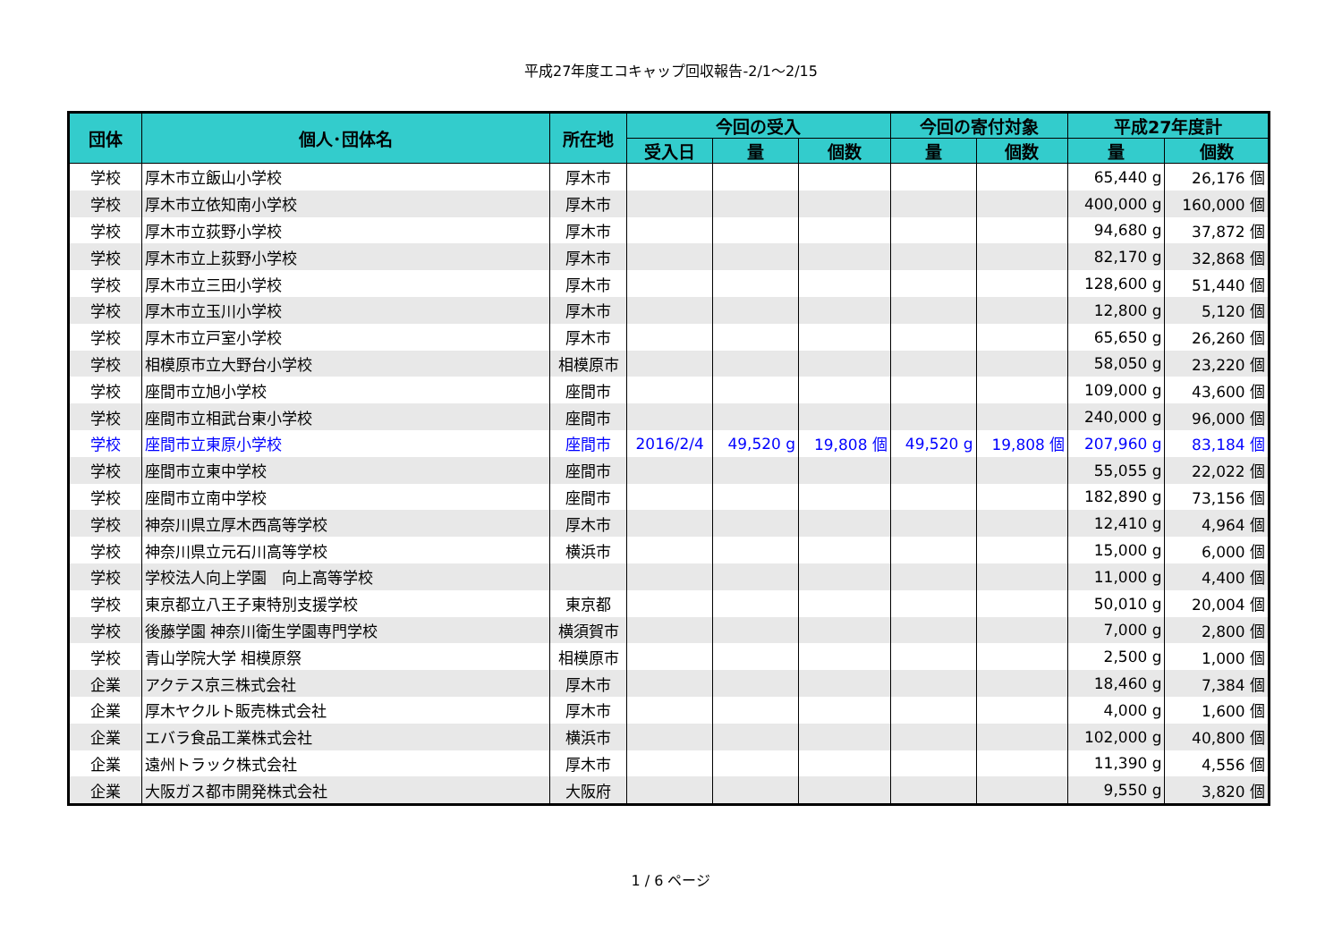平成27年度エコキャップ回収報告-2/1～2/15
| 団体 | 個人･団体名 | 所在地 | 今回の受入 | | | 今回の寄付対象 | | 平成27年度計 | |
| --- | --- | --- | --- | --- | --- | --- | --- | --- | --- |
| | | | 受入日 | 量 | 個数 | 量 | 個数 | 量 | 個数 |
| 学校 | 厚木市立飯山小学校 | 厚木市 | | | | | | 65,440 g | 26,176 個 |
| 学校 | 厚木市立依知南小学校 | 厚木市 | | | | | | 400,000 g | 160,000 個 |
| 学校 | 厚木市立荻野小学校 | 厚木市 | | | | | | 94,680 g | 37,872 個 |
| 学校 | 厚木市立上荻野小学校 | 厚木市 | | | | | | 82,170 g | 32,868 個 |
| 学校 | 厚木市立三田小学校 | 厚木市 | | | | | | 128,600 g | 51,440 個 |
| 学校 | 厚木市立玉川小学校 | 厚木市 | | | | | | 12,800 g | 5,120 個 |
| 学校 | 厚木市立戸室小学校 | 厚木市 | | | | | | 65,650 g | 26,260 個 |
| 学校 | 相模原市立大野台小学校 | 相模原市 | | | | | | 58,050 g | 23,220 個 |
| 学校 | 座間市立旭小学校 | 座間市 | | | | | | 109,000 g | 43,600 個 |
| 学校 | 座間市立相武台東小学校 | 座間市 | | | | | | 240,000 g | 96,000 個 |
| 学校 | 座間市立東原小学校 | 座間市 | 2016/2/4 | 49,520 g | 19,808 個 | 49,520 g | 19,808 個 | 207,960 g | 83,184 個 |
| 学校 | 座間市立東中学校 | 座間市 | | | | | | 55,055 g | 22,022 個 |
| 学校 | 座間市立南中学校 | 座間市 | | | | | | 182,890 g | 73,156 個 |
| 学校 | 神奈川県立厚木西高等学校 | 厚木市 | | | | | | 12,410 g | 4,964 個 |
| 学校 | 神奈川県立元石川高等学校 | 横浜市 | | | | | | 15,000 g | 6,000 個 |
| 学校 | 学校法人向上学園 向上高等学校 | | | | | | | 11,000 g | 4,400 個 |
| 学校 | 東京都立八王子東特別支援学校 | 東京都 | | | | | | 50,010 g | 20,004 個 |
| 学校 | 後藤学園 神奈川衛生学園専門学校 | 横須賀市 | | | | | | 7,000 g | 2,800 個 |
| 学校 | 青山学院大学 相模原祭 | 相模原市 | | | | | | 2,500 g | 1,000 個 |
| 企業 | アクテス京三株式会社 | 厚木市 | | | | | | 18,460 g | 7,384 個 |
| 企業 | 厚木ヤクルト販売株式会社 | 厚木市 | | | | | | 4,000 g | 1,600 個 |
| 企業 | エバラ食品工業株式会社 | 横浜市 | | | | | | 102,000 g | 40,800 個 |
| 企業 | 遠州トラック株式会社 | 厚木市 | | | | | | 11,390 g | 4,556 個 |
| 企業 | 大阪ガス都市開発株式会社 | 大阪府 | | | | | | 9,550 g | 3,820 個 |
1 / 6 ページ